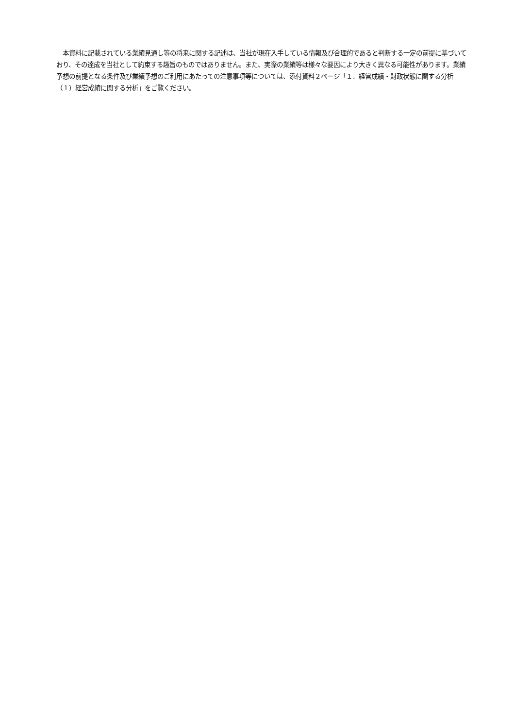本資料に記載されている業績見通し等の将来に関する記述は、当社が現在入手している情報及び合理的であると判断する一定の前提に基づいており、その達成を当社として約束する趣旨のものではありません。また、実際の業績等は様々な要因により大きく異なる可能性があります。業績予想の前提となる条件及び業績予想のご利用にあたっての注意事項等については、添付資料２ページ「１．経営成績・財政状態に関する分析　（１）経営成績に関する分析」をご覧ください。